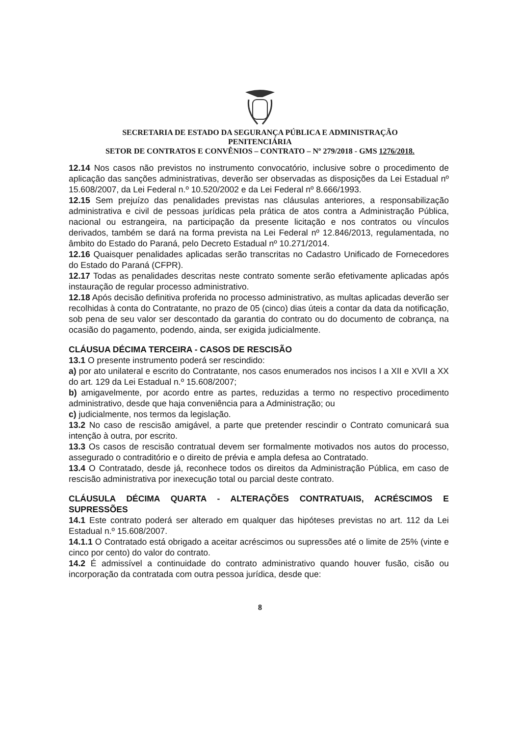SECRETARIA DE ESTADO DA SEGURANÇA PÚBLICA E ADMINISTRAÇÃO
PENITENCIÁRIA
SETOR DE CONTRATOS E CONVÊNIOS – CONTRATO – Nº 279/2018 - GMS 1276/2018.
12.14 Nos casos não previstos no instrumento convocatório, inclusive sobre o procedimento de aplicação das sanções administrativas, deverão ser observadas as disposições da Lei Estadual nº 15.608/2007, da Lei Federal n.º 10.520/2002 e da Lei Federal nº 8.666/1993.
12.15 Sem prejuízo das penalidades previstas nas cláusulas anteriores, a responsabilização administrativa e civil de pessoas jurídicas pela prática de atos contra a Administração Pública, nacional ou estrangeira, na participação da presente licitação e nos contratos ou vínculos derivados, também se dará na forma prevista na Lei Federal nº 12.846/2013, regulamentada, no âmbito do Estado do Paraná, pelo Decreto Estadual nº 10.271/2014.
12.16 Quaisquer penalidades aplicadas serão transcritas no Cadastro Unificado de Fornecedores do Estado do Paraná (CFPR).
12.17 Todas as penalidades descritas neste contrato somente serão efetivamente aplicadas após instauração de regular processo administrativo.
12.18 Após decisão definitiva proferida no processo administrativo, as multas aplicadas deverão ser recolhidas à conta do Contratante, no prazo de 05 (cinco) dias úteis a contar da data da notificação, sob pena de seu valor ser descontado da garantia do contrato ou do documento de cobrança, na ocasião do pagamento, podendo, ainda, ser exigida judicialmente.
CLÁUSUA DÉCIMA TERCEIRA - CASOS DE RESCISÃO
13.1 O presente instrumento poderá ser rescindido:
a) por ato unilateral e escrito do Contratante, nos casos enumerados nos incisos I a XII e XVII a XX do art. 129 da Lei Estadual n.º 15.608/2007;
b) amigavelmente, por acordo entre as partes, reduzidas a termo no respectivo procedimento administrativo, desde que haja conveniência para a Administração; ou
c) judicialmente, nos termos da legislação.
13.2 No caso de rescisão amigável, a parte que pretender rescindir o Contrato comunicará sua intenção à outra, por escrito.
13.3 Os casos de rescisão contratual devem ser formalmente motivados nos autos do processo, assegurado o contraditório e o direito de prévia e ampla defesa ao Contratado.
13.4 O Contratado, desde já, reconhece todos os direitos da Administração Pública, em caso de rescisão administrativa por inexecução total ou parcial deste contrato.
CLÁUSULA DÉCIMA QUARTA - ALTERAÇÕES CONTRATUAIS, ACRÉSCIMOS E SUPRESSÕES
14.1 Este contrato poderá ser alterado em qualquer das hipóteses previstas no art. 112 da Lei Estadual n.º 15.608/2007.
14.1.1 O Contratado está obrigado a aceitar acréscimos ou supressões até o limite de 25% (vinte e cinco por cento) do valor do contrato.
14.2 É admissível a continuidade do contrato administrativo quando houver fusão, cisão ou incorporação da contratada com outra pessoa jurídica, desde que:
8